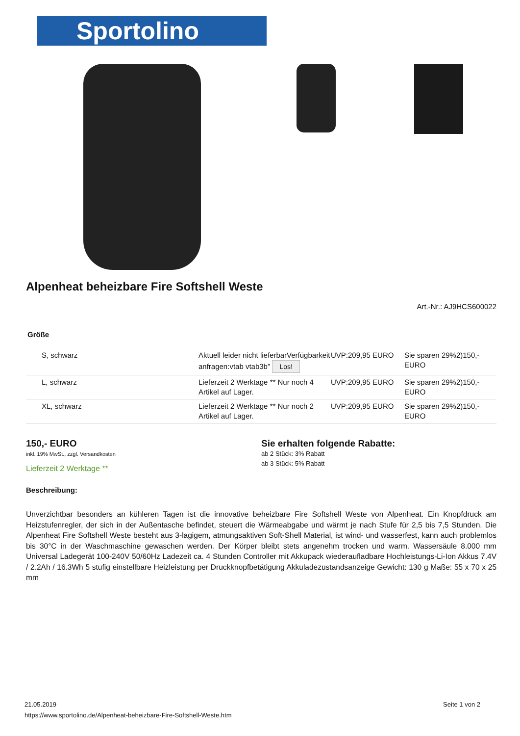Sportolino
Alpenheat beheizbare Fire Softshell Weste
Art.-Nr.: AJ9HCS600022
Größe
| S, schwarz | Aktuell leider nicht lieferbarVerfügbarkeit anfragen:vtab vtab3b" Los! | UVP:209,95 EURO | Sie sparen 29%2)150,- EURO |
| L, schwarz | Lieferzeit 2 Werktage ** Nur noch 4 Artikel auf Lager. | UVP:209,95 EURO | Sie sparen 29%2)150,- EURO |
| XL, schwarz | Lieferzeit 2 Werktage ** Nur noch 2 Artikel auf Lager. | UVP:209,95 EURO | Sie sparen 29%2)150,- EURO |
150,- EURO
inkl. 19% MwSt., zzgl. Versandkosten
Lieferzeit 2 Werktage **
Sie erhalten folgende Rabatte:
ab 2 Stück: 3% Rabatt
ab 3 Stück: 5% Rabatt
Beschreibung:
Unverzichtbar besonders an kühleren Tagen ist die innovative beheizbare Fire Softshell Weste von Alpenheat. Ein Knopfdruck am Heizstufenregler, der sich in der Außentasche befindet, steuert die Wärmeabgabe und wärmt je nach Stufe für 2,5 bis 7,5 Stunden. Die Alpenheat Fire Softshell Weste besteht aus 3-lagigem, atmungsaktiven Soft-Shell Material, ist wind- und wasserfest, kann auch problemlos bis 30°C in der Waschmaschine gewaschen werden. Der Körper bleibt stets angenehm trocken und warm. Wassersäule 8.000 mm Universal Ladegerät 100-240V 50/60Hz Ladezeit ca. 4 Stunden Controller mit Akkupack wiederaufladbare Hochleistungs-Li-Ion Akkus 7.4V / 2.2Ah / 16.3Wh 5 stufig einstellbare Heizleistung per Druckknopfbetätigung Akkuladezustandsanzeige Gewicht: 130 g Maße: 55 x 70 x 25 mm
Seite 1 von 2 21.05.2019
https://www.sportolino.de/Alpenheat-beheizbare-Fire-Softshell-Weste.htm